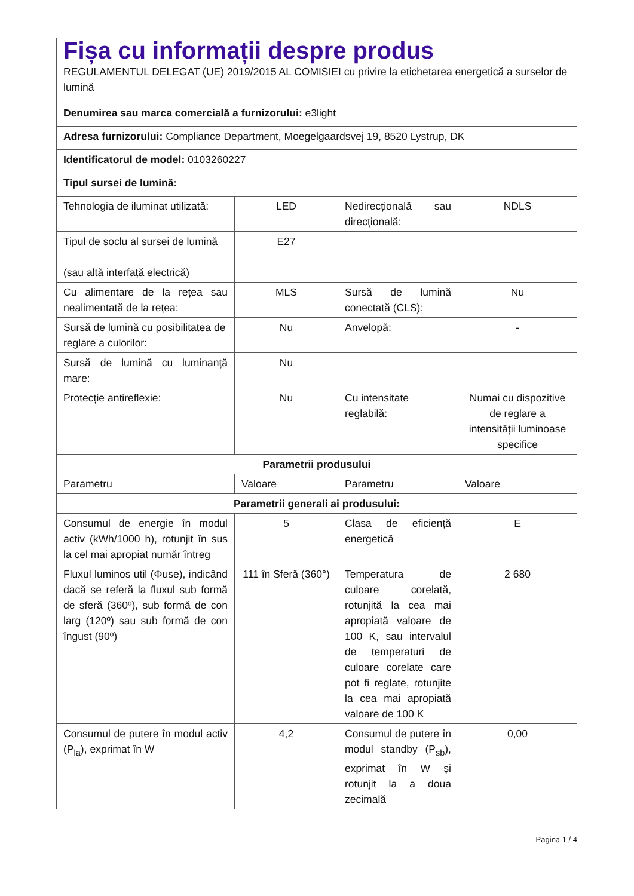| Fișa cu informații despre produs REGULAMENTUL DELEGAT (UE) 2019/2015 AL COMISIEI cu privire la etichetarea energetică a surselor de lumină | | | |
| Denumirea sau marca comercială a furnizorului: e3light | | | |
| Adresa furnizorului: Compliance Department, Moegelgaardsvej 19, 8520 Lystrup, DK | | | |
| Identificatorul de model: 0103260227 | | | |
| Tipul sursei de lumină: | | | |
| Tehnologia de iluminat utilizată: | LED | Nedirecțională sau direcțională: | NDLS |
| Tipul de soclu al sursei de lumină (sau altă interfață electrică) | E27 | | |
| Cu alimentare de la rețea sau nealimentată de la rețea: | MLS | Sursă de lumină conectată (CLS): | Nu |
| Sursă de lumină cu posibilitatea de reglare a culorilor: | Nu | Anvelopă: | - |
| Sursă de lumină cu luminanță mare: | Nu | | |
| Protecție antireflexie: | Nu | Cu intensitate reglabilă: | Numai cu dispozitive de reglare a intensității luminoase specifice |
| Parametrii produsului | | | |
| Parametru | Valoare | Parametru | Valoare |
| Parametrii generali ai produsului: | | | |
| Consumul de energie în modul activ (kWh/1000 h), rotunjit în sus la cel mai apropiat număr întreg | 5 | Clasa de eficiență energetică | E |
| Fluxul luminos util (Φuse), indicând dacă se referă la fluxul sub formă de sferă (360º), sub formă de con larg (120º) sau sub formă de con îngust (90º) | 111 în Sferă (360°) | Temperatura de culoare corelată, rotunjită la cea mai apropiată valoare de 100 K, sau intervalul de temperaturi de culoare corelate care pot fi reglate, rotunjite la cea mai apropiată valoare de 100 K | 2 680 |
| Consumul de putere în modul activ (P<sub>la</sub>), exprimat în W | 4,2 | Consumul de putere în modul standby (P<sub>sb</sub>), exprimat în W și rotunjit la a doua zecimală | 0,00 |
Pagina 1 / 4